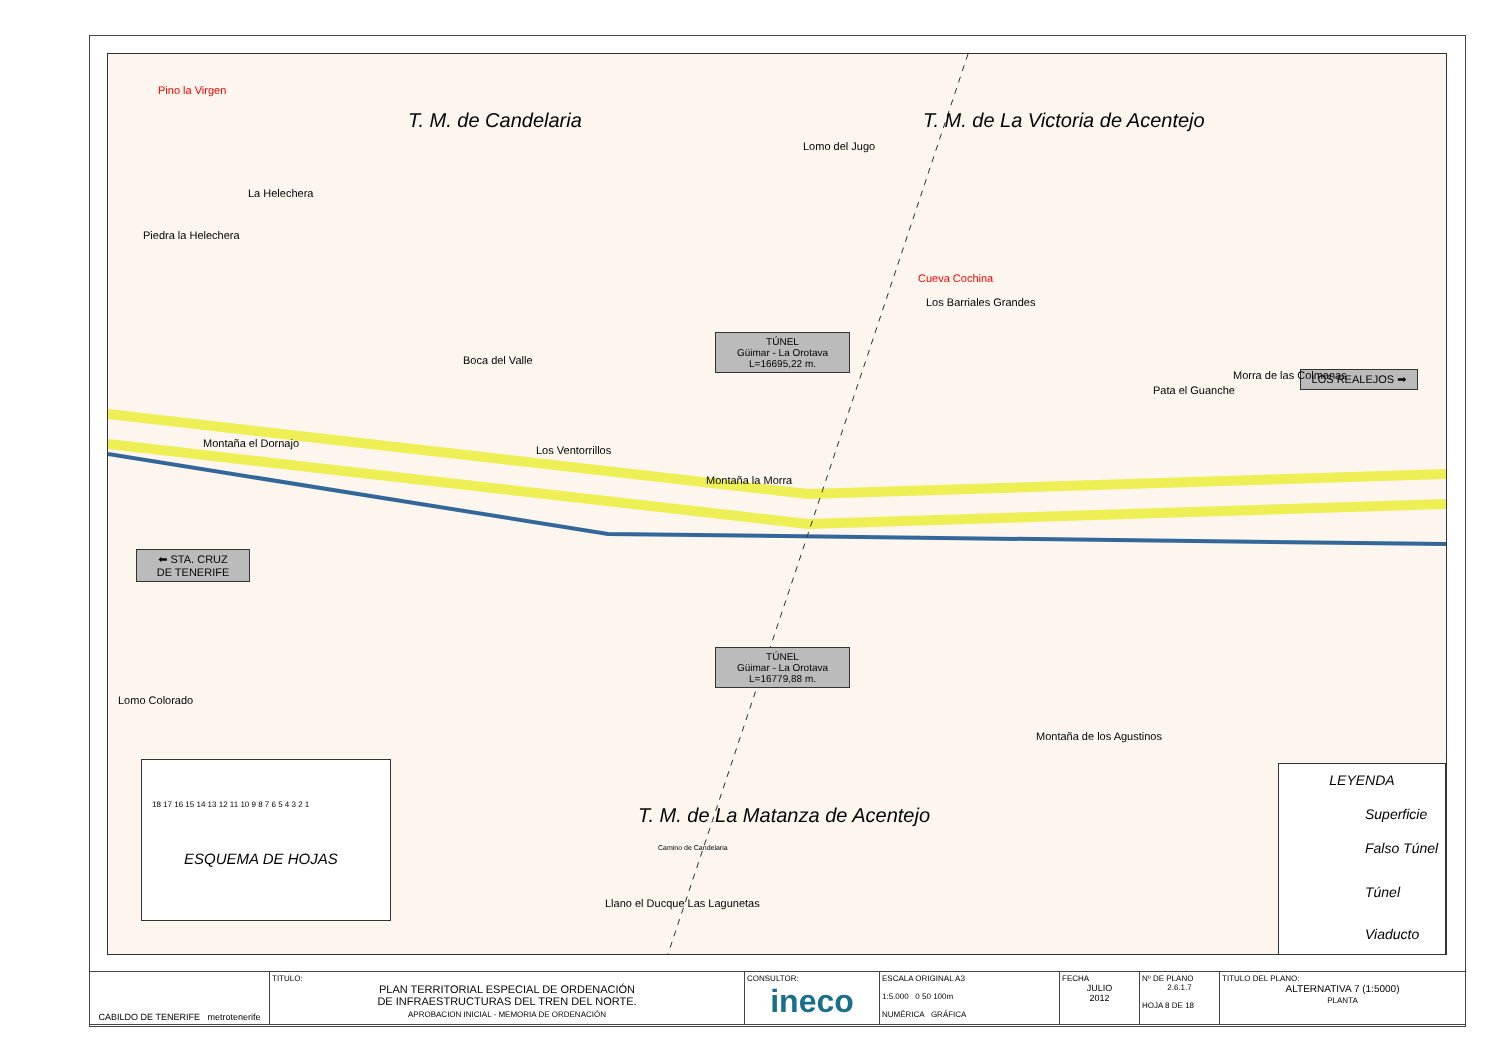Pino la Virgen
T. M. de Candelaria
T. M. de La Victoria de Acentejo
Lomo del Jugo
La Helechera
Piedra la Helechera
Cueva Cochina
Los Barriales Grandes
Boca del Valle
TÚNEL
Güimar - La Orotava
L=16695,22 m.
LOS REALEJOS ➡
Pata el Guanche
Morra de las Colmenas
Montaña el Dornajo
Los Ventorrillos
Montaña la Morra
⬅ STA. CRUZ
DE TENERIFE
TÚNEL
Güimar - La Orotava
L=16779,88 m.
Lomo Colorado
Montaña de los Agustinos
T. M. de La Matanza de Acentejo
Camino de Candelaria
Llano el Ducque Las Lagunetas
ESQUEMA DE HOJAS
18 17 16 15 14 13 12 11 10 9 8 7 6 5 4 3 2 1
LEYENDA
Superficie
Falso Túnel
Túnel
Viaducto
| CABILDO DE TENERIFE metrotenerife | TITULO: PLAN TERRITORIAL ESPECIAL DE ORDENACIÓN DE INFRAESTRUCTURAS DEL TREN DEL NORTE. APROBACION INICIAL - MEMORIA DE ORDENACIÓN | CONSULTOR: ineco | ESCALA ORIGINAL A3 1:5.000 0 50 100m NUMÉRICA GRÁFICA | FECHA JULIO 2012 | Nº DE PLANO 2.6.1.7 HOJA 8 DE 18 | TITULO DEL PLANO: ALTERNATIVA 7 (1:5000) PLANTA |